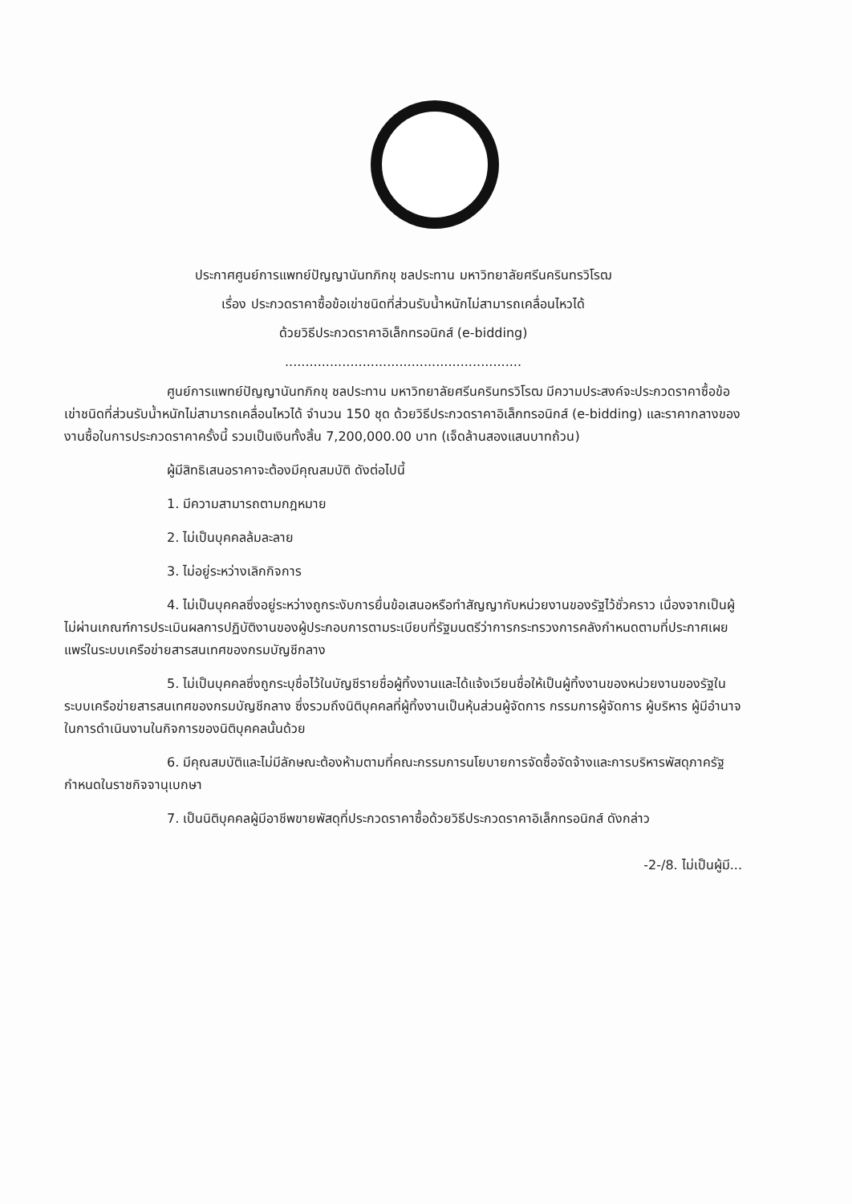ประกาศศูนย์การแพทย์ปัญญานันทภิกขุ ชลประทาน มหาวิทยาลัยศรีนครินทรวิโรฒ
เรื่อง ประกวดราคาซื้อข้อเข่าชนิดที่ส่วนรับน้ำหนักไม่สามารถเคลื่อนไหวได้
ด้วยวิธีประกวดราคาอิเล็กทรอนิกส์ (e-bidding)
..........................................................
ศูนย์การแพทย์ปัญญานันทภิกขุ ชลประทาน มหาวิทยาลัยศรีนครินทรวิโรฒ มีความประสงค์จะประกวดราคาซื้อข้อเข่าชนิดที่ส่วนรับน้ำหนักไม่สามารถเคลื่อนไหวได้ จำนวน 150 ชุด ด้วยวิธีประกวดราคาอิเล็กทรอนิกส์ (e-bidding) และราคากลางของงานซื้อในการประกวดราคาครั้งนี้ รวมเป็นเงินทั้งสิ้น 7,200,000.00 บาท (เจ็ดล้านสองแสนบาทถ้วน)
ผู้มีสิทธิเสนอราคาจะต้องมีคุณสมบัติ ดังต่อไปนี้
1. มีความสามารถตามกฎหมาย
2. ไม่เป็นบุคคลล้มละลาย
3. ไม่อยู่ระหว่างเลิกกิจการ
4. ไม่เป็นบุคคลซึ่งอยู่ระหว่างถูกระงับการยื่นข้อเสนอหรือทำสัญญากับหน่วยงานของรัฐไว้ชั่วคราว เนื่องจากเป็นผู้ไม่ผ่านเกณฑ์การประเมินผลการปฏิบัติงานของผู้ประกอบการตามระเบียบที่รัฐมนตรีว่าการกระทรวงการคลังกำหนดตามที่ประกาศเผยแพร่ในระบบเครือข่ายสารสนเทศของกรมบัญชีกลาง
5. ไม่เป็นบุคคลซึ่งถูกระบุชื่อไว้ในบัญชีรายชื่อผู้ทิ้งงานและได้แจ้งเวียนชื่อให้เป็นผู้ทิ้งงานของหน่วยงานของรัฐในระบบเครือข่ายสารสนเทศของกรมบัญชีกลาง ซึ่งรวมถึงนิติบุคคลที่ผู้ทิ้งงานเป็นหุ้นส่วนผู้จัดการ กรรมการผู้จัดการ ผู้บริหาร ผู้มีอำนาจในการดำเนินงานในกิจการของนิติบุคคลนั้นด้วย
6. มีคุณสมบัติและไม่มีลักษณะต้องห้ามตามที่คณะกรรมการนโยบายการจัดซื้อจัดจ้างและการบริหารพัสดุภาครัฐกำหนดในราชกิจจานุเบกษา
7. เป็นนิติบุคคลผู้มีอาชีพขายพัสดุที่ประกวดราคาซื้อด้วยวิธีประกวดราคาอิเล็กทรอนิกส์ ดังกล่าว
-2-/8. ไม่เป็นผู้มี...